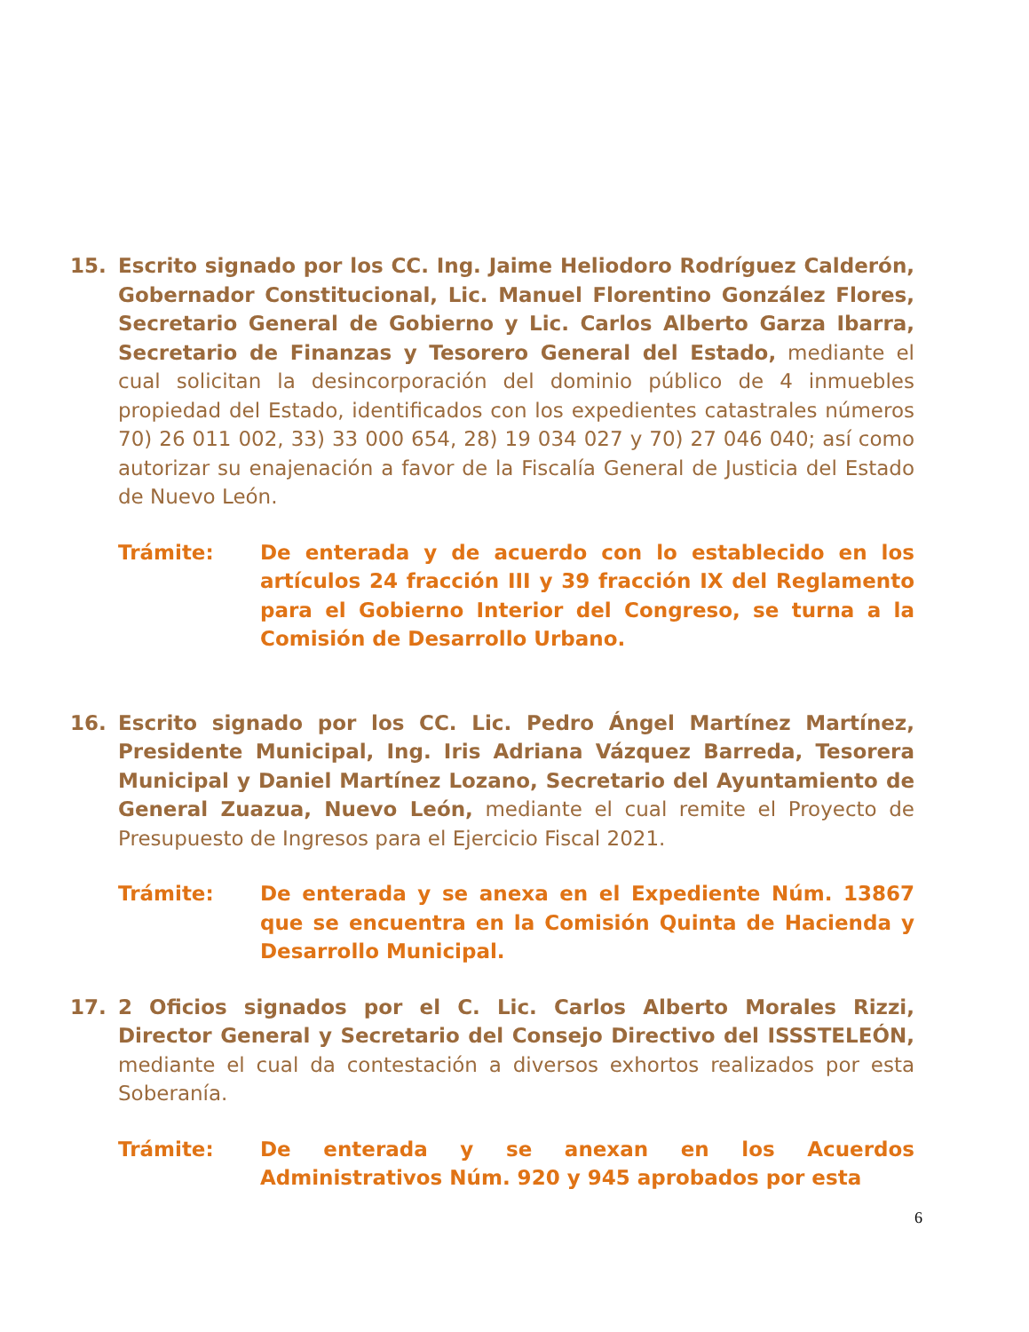15. Escrito signado por los CC. Ing. Jaime Heliodoro Rodríguez Calderón, Gobernador Constitucional, Lic. Manuel Florentino González Flores, Secretario General de Gobierno y Lic. Carlos Alberto Garza Ibarra, Secretario de Finanzas y Tesorero General del Estado, mediante el cual solicitan la desincorporación del dominio público de 4 inmuebles propiedad del Estado, identificados con los expedientes catastrales números 70) 26 011 002, 33) 33 000 654, 28) 19 034 027 y 70) 27 046 040; así como autorizar su enajenación a favor de la Fiscalía General de Justicia del Estado de Nuevo León.
Trámite: De enterada y de acuerdo con lo establecido en los artículos 24 fracción III y 39 fracción IX del Reglamento para el Gobierno Interior del Congreso, se turna a la Comisión de Desarrollo Urbano.
16. Escrito signado por los CC. Lic. Pedro Ángel Martínez Martínez, Presidente Municipal, Ing. Iris Adriana Vázquez Barreda, Tesorera Municipal y Daniel Martínez Lozano, Secretario del Ayuntamiento de General Zuazua, Nuevo León, mediante el cual remite el Proyecto de Presupuesto de Ingresos para el Ejercicio Fiscal 2021.
Trámite: De enterada y se anexa en el Expediente Núm. 13867 que se encuentra en la Comisión Quinta de Hacienda y Desarrollo Municipal.
17. 2 Oficios signados por el C. Lic. Carlos Alberto Morales Rizzi, Director General y Secretario del Consejo Directivo del ISSSTELEÓN, mediante el cual da contestación a diversos exhortos realizados por esta Soberanía.
Trámite: De enterada y se anexan en los Acuerdos Administrativos Núm. 920 y 945 aprobados por esta
6